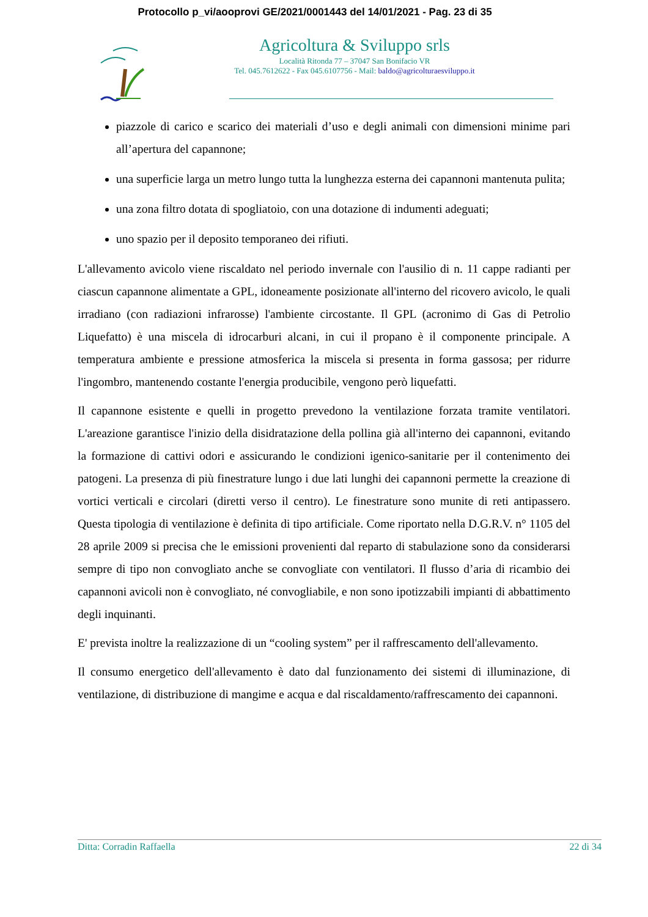Protocollo p_vi/aooprovi GE/2021/0001443 del 14/01/2021 - Pag. 23 di 35
Agricoltura & Sviluppo srls
Località Ritonda 77 – 37047 San Bonifacio VR
Tel. 045.7612622 - Fax 045.6107756 - Mail: baldo@agricolturaesviluppo.it
piazzole di carico e scarico dei materiali d’uso e degli animali con dimensioni minime pari all’apertura del capannone;
una superficie larga un metro lungo tutta la lunghezza esterna dei capannoni mantenuta pulita;
una zona filtro dotata di spogliatoio, con una dotazione di indumenti adeguati;
uno spazio per il deposito temporaneo dei rifiuti.
L'allevamento avicolo viene riscaldato nel periodo invernale con l'ausilio di n. 11 cappe radianti per ciascun capannone alimentate a GPL, idoneamente posizionate all'interno del ricovero avicolo, le quali irradiano (con radiazioni infrarosse) l'ambiente circostante. Il GPL (acronimo di Gas di Petrolio Liquefatto) è una miscela di idrocarburi alcani, in cui il propano è il componente principale. A temperatura ambiente e pressione atmosferica la miscela si presenta in forma gassosa; per ridurre l'ingombro, mantenendo costante l'energia producibile, vengono però liquefatti.
Il capannone esistente e quelli in progetto prevedono la ventilazione forzata tramite ventilatori. L'areazione garantisce l'inizio della disidratazione della pollina già all'interno dei capannoni, evitando la formazione di cattivi odori e assicurando le condizioni igenico-sanitarie per il contenimento dei patogeni. La presenza di più finestrature lungo i due lati lunghi dei capannoni permette la creazione di vortici verticali e circolari (diretti verso il centro). Le finestrature sono munite di reti antipassero. Questa tipologia di ventilazione è definita di tipo artificiale. Come riportato nella D.G.R.V. n° 1105 del 28 aprile 2009 si precisa che le emissioni provenienti dal reparto di stabulazione sono da considerarsi sempre di tipo non convogliato anche se convogliate con ventilatori. Il flusso d’aria di ricambio dei capannoni avicoli non è convogliato, né convogliabile, e non sono ipotizzabili impianti di abbattimento degli inquinanti.
E' prevista inoltre la realizzazione di un “cooling system” per il raffrescamento dell'allevamento.
Il consumo energetico dell'allevamento è dato dal funzionamento dei sistemi di illuminazione, di ventilazione, di distribuzione di mangime e acqua e dal riscaldamento/raffrescamento dei capannoni.
Ditta: Corradin Raffaella 22 di 34